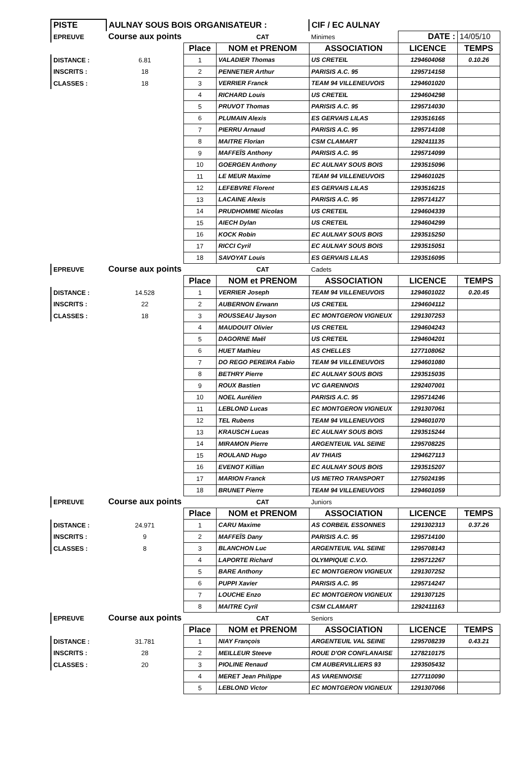| PISTE | AULNAY SOUS BOIS ORGANISATEUR : | | | CIF / EC AULNAY | | |
| EPREUVE | Course aux points | | CAT | Minimes | DATE : | 14/05/10 |
| | | Place | NOM et PRENOM | ASSOCIATION | LICENCE | TEMPS |
| DISTANCE : | 6.81 | 1 | VALADIER Thomas | US CRETEIL | 1294604068 | 0.10.26 |
| INSCRITS : | 18 | 2 | PENNETIER Arthur | PARISIS A.C. 95 | 1295714158 | |
| CLASSES : | 18 | 3 | VERRIER Franck | TEAM 94 VILLENEUVOIS | 1294601020 | |
| | | 4 | RICHARD Louis | US CRETEIL | 1294604298 | |
| | | 5 | PRUVOT Thomas | PARISIS A.C. 95 | 1295714030 | |
| | | 6 | PLUMAIN Alexis | ES GERVAIS LILAS | 1293516165 | |
| | | 7 | PIERRU Arnaud | PARISIS A.C. 95 | 1295714108 | |
| | | 8 | MAITRE Florian | CSM CLAMART | 1292411135 | |
| | | 9 | MAFFEÏS Anthony | PARISIS A.C. 95 | 1295714099 | |
| | | 10 | GOERGEN Anthony | EC AULNAY SOUS BOIS | 1293515096 | |
| | | 11 | LE MEUR Maxime | TEAM 94 VILLENEUVOIS | 1294601025 | |
| | | 12 | LEFEBVRE Florent | ES GERVAIS LILAS | 1293516215 | |
| | | 13 | LACAINE Alexis | PARISIS A.C. 95 | 1295714127 | |
| | | 14 | PRUDHOMME Nicolas | US CRETEIL | 1294604339 | |
| | | 15 | AIECH Dylan | US CRETEIL | 1294604299 | |
| | | 16 | KOCK Robin | EC AULNAY SOUS BOIS | 1293515250 | |
| | | 17 | RICCI Cyril | EC AULNAY SOUS BOIS | 1293515051 | |
| | | 18 | SAVOYAT Louis | ES GERVAIS LILAS | 1293516095 | |
| EPREUVE | Course aux points | | CAT | Cadets | | |
| | | Place | NOM et PRENOM | ASSOCIATION | LICENCE | TEMPS |
| DISTANCE : | 14.528 | 1 | VERRIER Joseph | TEAM 94 VILLENEUVOIS | 1294601022 | 0.20.45 |
| INSCRITS : | 22 | 2 | AUBERNON Erwann | US CRETEIL | 1294604112 | |
| CLASSES : | 18 | 3 | ROUSSEAU Jayson | EC MONTGERON VIGNEUX | 1291307253 | |
| | | 4 | MAUDOUIT Olivier | US CRETEIL | 1294604243 | |
| | | 5 | DAGORNE Maël | US CRETEIL | 1294604201 | |
| | | 6 | HUET Mathieu | AS CHELLES | 1277108062 | |
| | | 7 | DO REGO PEREIRA Fabio | TEAM 94 VILLENEUVOIS | 1294601080 | |
| | | 8 | BETHRY Pierre | EC AULNAY SOUS BOIS | 1293515035 | |
| | | 9 | ROUX Bastien | VC GARENNOIS | 1292407001 | |
| | | 10 | NOEL Aurélien | PARISIS A.C. 95 | 1295714246 | |
| | | 11 | LEBLOND Lucas | EC MONTGERON VIGNEUX | 1291307061 | |
| | | 12 | TEL Rubens | TEAM 94 VILLENEUVOIS | 1294601070 | |
| | | 13 | KRAUSCH Lucas | EC AULNAY SOUS BOIS | 1293515244 | |
| | | 14 | MIRAMON Pierre | ARGENTEUIL VAL SEINE | 1295708225 | |
| | | 15 | ROULAND Hugo | AV THIAIS | 1294627113 | |
| | | 16 | EVENOT Killian | EC AULNAY SOUS BOIS | 1293515207 | |
| | | 17 | MARION Franck | US METRO TRANSPORT | 1275024195 | |
| | | 18 | BRUNET Pierre | TEAM 94 VILLENEUVOIS | 1294601059 | |
| EPREUVE | Course aux points | | CAT | Juniors | | |
| | | Place | NOM et PRENOM | ASSOCIATION | LICENCE | TEMPS |
| DISTANCE : | 24.971 | 1 | CARU Maxime | AS CORBEIL ESSONNES | 1291302313 | 0.37.26 |
| INSCRITS : | 9 | 2 | MAFFEÏS Dany | PARISIS A.C. 95 | 1295714100 | |
| CLASSES : | 8 | 3 | BLANCHON Luc | ARGENTEUIL VAL SEINE | 1295708143 | |
| | | 4 | LAPORTE Richard | OLYMPIQUE C.V.O. | 1295712267 | |
| | | 5 | BARE Anthony | EC MONTGERON VIGNEUX | 1291307252 | |
| | | 6 | PUPPI Xavier | PARISIS A.C. 95 | 1295714247 | |
| | | 7 | LOUCHE Enzo | EC MONTGERON VIGNEUX | 1291307125 | |
| | | 8 | MAITRE Cyril | CSM CLAMART | 1292411163 | |
| EPREUVE | Course aux points | | CAT | Seniors | | |
| | | Place | NOM et PRENOM | ASSOCIATION | LICENCE | TEMPS |
| DISTANCE : | 31.781 | 1 | NIAY François | ARGENTEUIL VAL SEINE | 1295708239 | 0.43.21 |
| INSCRITS : | 28 | 2 | MEILLEUR Steeve | ROUE D'OR CONFLANAISE | 1278210175 | |
| CLASSES : | 20 | 3 | PIOLINE Renaud | CM AUBERVILLIERS 93 | 1293505432 | |
| | | 4 | MERET Jean Philippe | AS VARENNOISE | 1277110090 | |
| | | 5 | LEBLOND Victor | EC MONTGERON VIGNEUX | 1291307066 | |